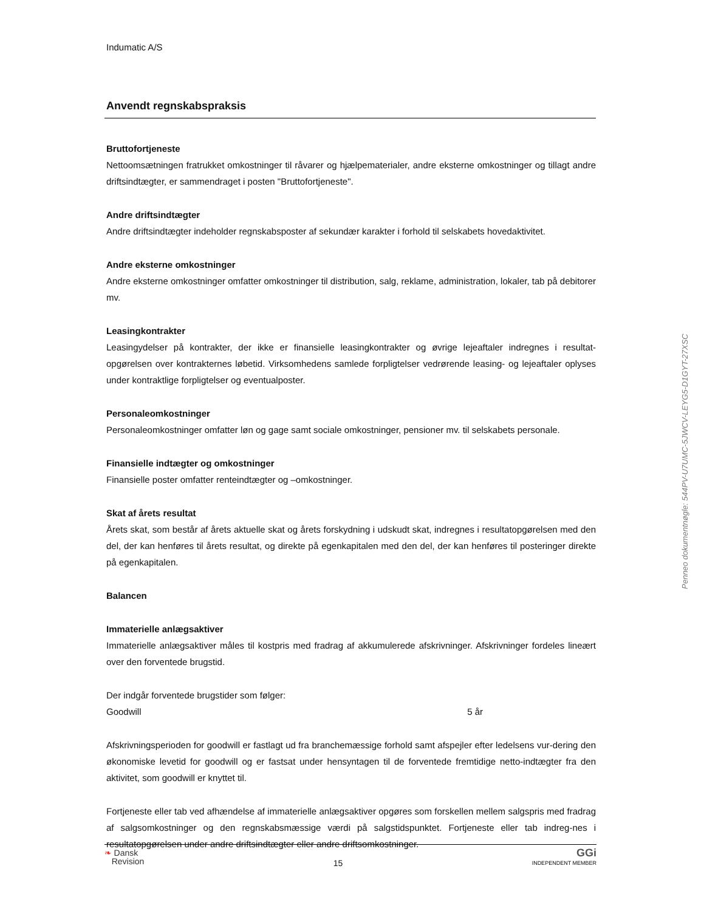Indumatic A/S
Anvendt regnskabspraksis
Bruttofortjeneste
Nettoomsætningen fratrukket omkostninger til råvarer og hjælpematerialer, andre eksterne omkostninger og tillagt andre driftsindtægter, er sammendraget i posten "Bruttofortjeneste".
Andre driftsindtægter
Andre driftsindtægter indeholder regnskabsposter af sekundær karakter i forhold til selskabets hovedaktivitet.
Andre eksterne omkostninger
Andre eksterne omkostninger omfatter omkostninger til distribution, salg, reklame, administration, lokaler, tab på debitorer mv.
Leasingkontrakter
Leasingydelser på kontrakter, der ikke er finansielle leasingkontrakter og øvrige lejeaftaler indregnes i resultat-opgørelsen over kontrakternes løbetid. Virksomhedens samlede forpligtelser vedrørende leasing- og lejeaftaler oplyses under kontraktlige forpligtelser og eventualposter.
Personaleomkostninger
Personaleomkostninger omfatter løn og gage samt sociale omkostninger, pensioner mv. til selskabets personale.
Finansielle indtægter og omkostninger
Finansielle poster omfatter renteindtægter og –omkostninger.
Skat af årets resultat
Årets skat, som består af årets aktuelle skat og årets forskydning i udskudt skat, indregnes i resultatopgørelsen med den del, der kan henføres til årets resultat, og direkte på egenkapitalen med den del, der kan henføres til posteringer direkte på egenkapitalen.
Balancen
Immaterielle anlægsaktiver
Immaterielle anlægsaktiver måles til kostpris med fradrag af akkumulerede afskrivninger. Afskrivninger fordeles lineært over den forventede brugstid.
Der indgår forventede brugstider som følger:
Goodwill 5 år
Afskrivningsperioden for goodwill er fastlagt ud fra branchemæssige forhold samt afspejler efter ledelsens vur-dering den økonomiske levetid for goodwill og er fastsat under hensyntagen til de forventede fremtidige netto-indtægter fra den aktivitet, som goodwill er knyttet til.
Fortjeneste eller tab ved afhændelse af immaterielle anlægsaktiver opgøres som forskellen mellem salgspris med fradrag af salgsomkostninger og den regnskabsmæssige værdi på salgstidspunktet. Fortjeneste eller tab indreg-nes i resultatopgørelsen under andre driftsindtægter eller andre driftsomkostninger.
❧ Dansk
Revision 15 GGi
INDEPENDENT MEMBER
Penneo dokumentnøgle: 544PV-U7UMC-5JWCV-LEYG5-D1GYT-27XSC